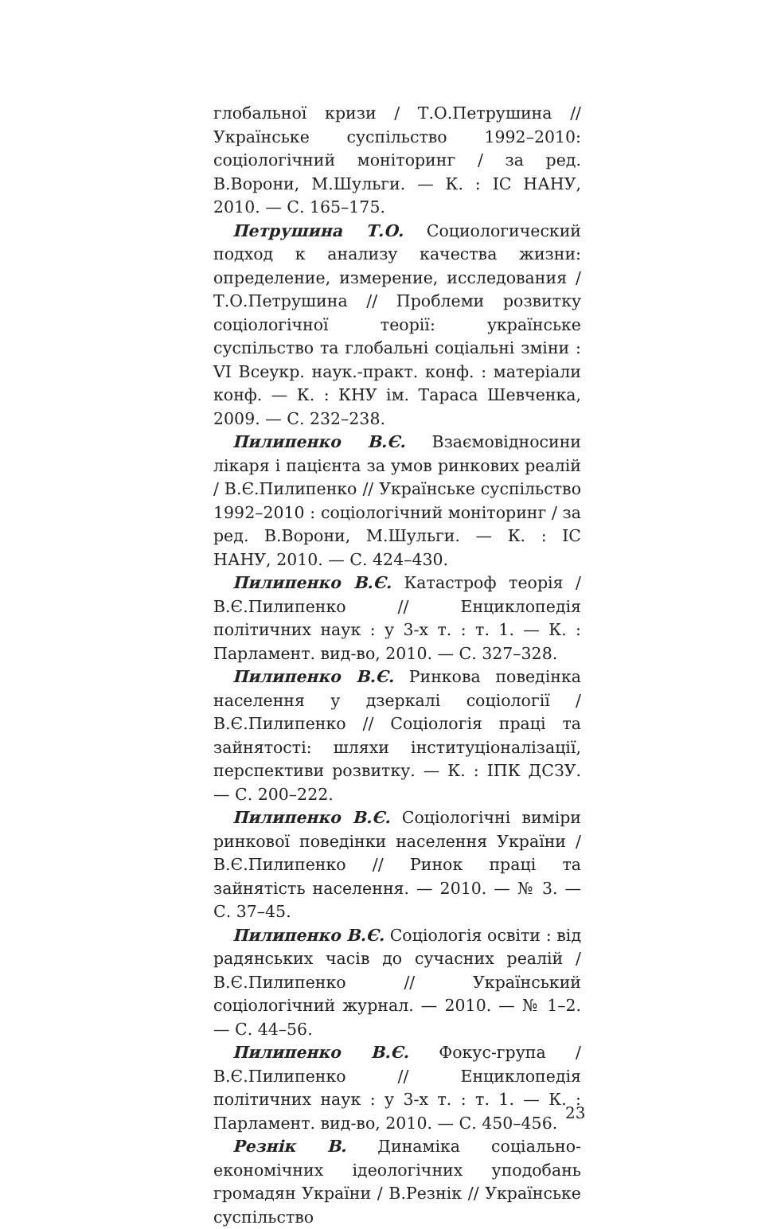глобальної кризи / Т.О.Петрушина // Українське суспільство 1992–2010: соціологічний моніторинг / за ред. В.Ворони, М.Шульги. — К. : ІС НАНУ, 2010. — С. 165–175.
Петрушина Т.О. Социологический подход к анализу качества жизни: определение, измерение, исследования / Т.О.Петрушина // Проблеми розвитку соціологічної теорії: українське суспільство та глобальні соціальні зміни : VI Всеукр. наук.-практ. конф. : матеріали конф. — К. : КНУ ім. Тараса Шевченка, 2009. — С. 232–238.
Пилипенко В.Є. Взаємовідносини лікаря і пацієнта за умов ринкових реалій / В.Є.Пилипенко // Українське суспільство 1992–2010 : соціологічний моніторинг / за ред. В.Ворони, М.Шульги. — К. : ІС НАНУ, 2010. — С. 424–430.
Пилипенко В.Є. Катастроф теорія / В.Є.Пилипенко // Енциклопедія політичних наук : у 3-х т. : т. 1. — К. : Парламент. вид-во, 2010. — С. 327–328.
Пилипенко В.Є. Ринкова поведінка населення у дзеркалі соціології / В.Є.Пилипенко // Соціологія праці та зайнятості: шляхи інституціоналізації, перспективи розвитку. — К. : ІПК ДСЗУ. — С. 200–222.
Пилипенко В.Є. Соціологічні виміри ринкової поведінки населення України / В.Є.Пилипенко // Ринок праці та зайнятість населення. — 2010. — № 3. — С. 37–45.
Пилипенко В.Є. Соціологія освіти : від радянських часів до сучасних реалій / В.Є.Пилипенко // Український соціологічний журнал. — 2010. — № 1–2. — С. 44–56.
Пилипенко В.Є. Фокус-група / В.Є.Пилипенко // Енциклопедія політичних наук : у 3-х т. : т. 1. — К. : Парламент. вид-во, 2010. — С. 450–456.
Резнік В. Динаміка соціально-економічних ідеологічних уподобань громадян України / В.Резнік // Українське суспільство
23